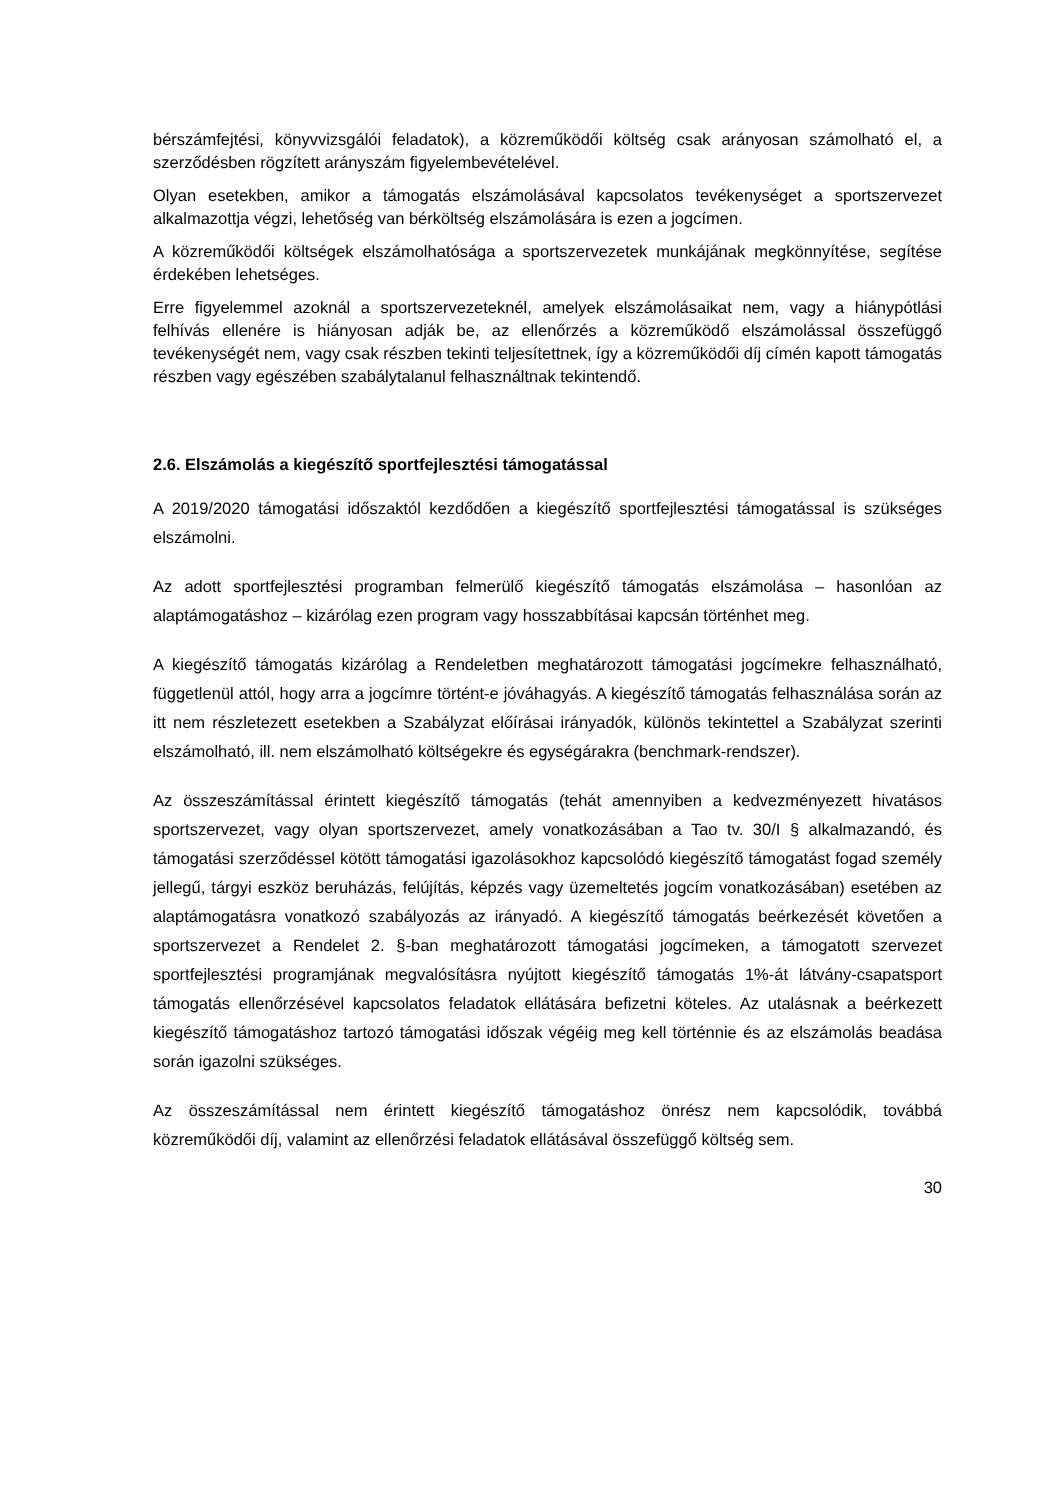bérszámfejtési, könyvvizsgálói feladatok), a közreműködői költség csak arányosan számolható el, a szerződésben rögzített arányszám figyelembevételével.
Olyan esetekben, amikor a támogatás elszámolásával kapcsolatos tevékenységet a sportszervezet alkalmazottja végzi, lehetőség van bérköltség elszámolására is ezen a jogcímen.
A közreműködői költségek elszámolhatósága a sportszervezetek munkájának megkönnyítése, segítése érdekében lehetséges.
Erre figyelemmel azoknál a sportszervezeteknél, amelyek elszámolásaikat nem, vagy a hiánypótlási felhívás ellenére is hiányosan adják be, az ellenőrzés a közreműködő elszámolással összefüggő tevékenységét nem, vagy csak részben tekinti teljesítettnek, így a közreműködői díj címén kapott támogatás részben vagy egészében szabálytalanul felhasználtnak tekintendő.
2.6. Elszámolás a kiegészítő sportfejlesztési támogatással
A 2019/2020 támogatási időszaktól kezdődően a kiegészítő sportfejlesztési támogatással is szükséges elszámolni.
Az adott sportfejlesztési programban felmerülő kiegészítő támogatás elszámolása – hasonlóan az alaptámogatáshoz – kizárólag ezen program vagy hosszabbításai kapcsán történhet meg.
A kiegészítő támogatás kizárólag a Rendeletben meghatározott támogatási jogcímekre felhasználható, függetlenül attól, hogy arra a jogcímre történt-e jóváhagyás. A kiegészítő támogatás felhasználása során az itt nem részletezett esetekben a Szabályzat előírásai irányadók, különös tekintettel a Szabályzat szerinti elszámolható, ill. nem elszámolható költségekre és egységárakra (benchmark-rendszer).
Az összeszámítással érintett kiegészítő támogatás (tehát amennyiben a kedvezményezett hivatásos sportszervezet, vagy olyan sportszervezet, amely vonatkozásában a Tao tv. 30/I § alkalmazandó, és támogatási szerződéssel kötött támogatási igazolásokhoz kapcsolódó kiegészítő támogatást fogad személy jellegű, tárgyi eszköz beruházás, felújítás, képzés vagy üzemeltetés jogcím vonatkozásában) esetében az alaptámogatásra vonatkozó szabályozás az irányadó. A kiegészítő támogatás beérkezését követően a sportszervezet a Rendelet 2. §-ban meghatározott támogatási jogcímeken, a támogatott szervezet sportfejlesztési programjának megvalósításra nyújtott kiegészítő támogatás 1%-át látvány-csapatsport támogatás ellenőrzésével kapcsolatos feladatok ellátására befizetni köteles. Az utalásnak a beérkezett kiegészítő támogatáshoz tartozó támogatási időszak végéig meg kell történnie és az elszámolás beadása során igazolni szükséges.
Az összeszámítással nem érintett kiegészítő támogatáshoz önrész nem kapcsolódik, továbbá közreműködői díj, valamint az ellenőrzési feladatok ellátásával összefüggő költség sem.
30